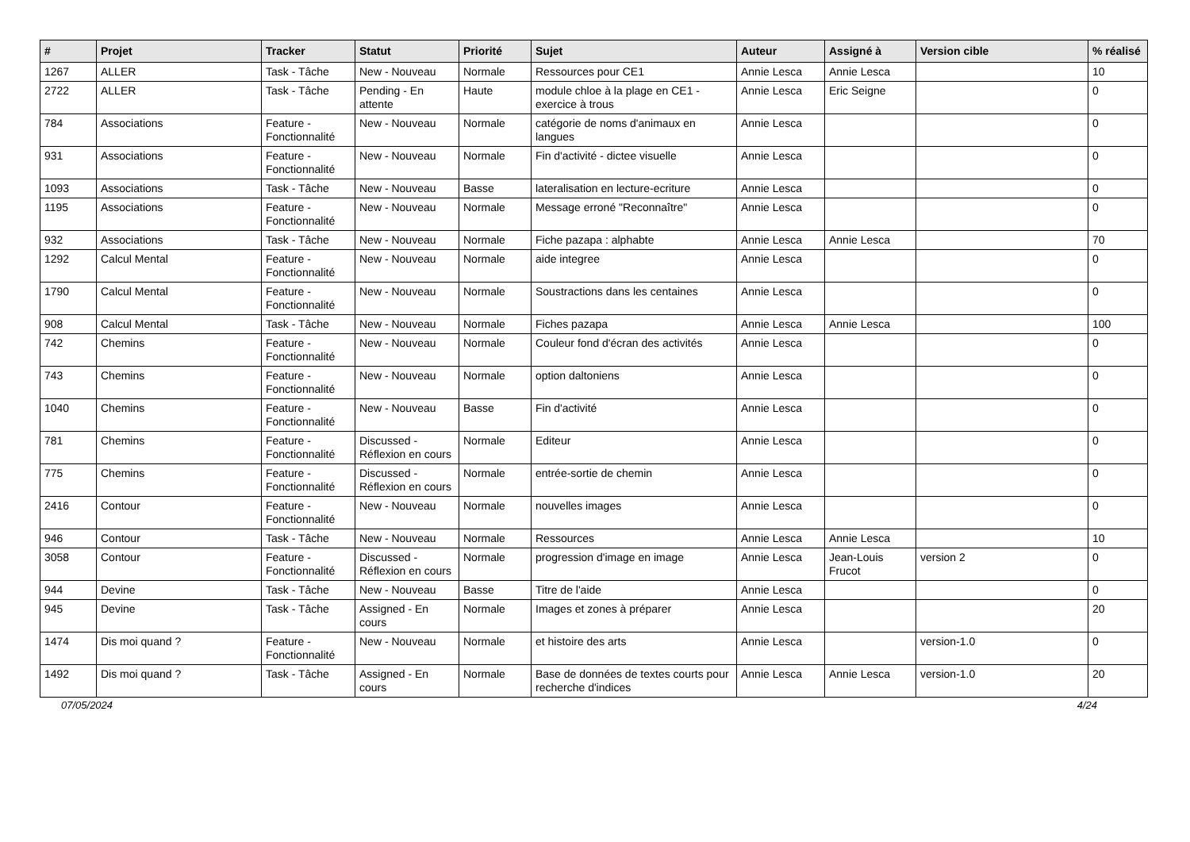| # | Projet | Tracker | Statut | Priorité | Sujet | Auteur | Assigné à | Version cible | % réalisé |
| --- | --- | --- | --- | --- | --- | --- | --- | --- | --- |
| 1267 | ALLER | Task - Tâche | New - Nouveau | Normale | Ressources pour CE1 | Annie Lesca | Annie Lesca | | 10 |
| 2722 | ALLER | Task - Tâche | Pending - En attente | Haute | module chloe à la plage en CE1 - exercice à trous | Annie Lesca | Eric Seigne | | 0 |
| 784 | Associations | Feature - Fonctionnalité | New - Nouveau | Normale | catégorie de noms d'animaux en langues | Annie Lesca | | | 0 |
| 931 | Associations | Feature - Fonctionnalité | New - Nouveau | Normale | Fin d'activité - dictee visuelle | Annie Lesca | | | 0 |
| 1093 | Associations | Task - Tâche | New - Nouveau | Basse | lateralisation en lecture-ecriture | Annie Lesca | | | 0 |
| 1195 | Associations | Feature - Fonctionnalité | New - Nouveau | Normale | Message erroné "Reconnaître" | Annie Lesca | | | 0 |
| 932 | Associations | Task - Tâche | New - Nouveau | Normale | Fiche pazapa : alphabte | Annie Lesca | Annie Lesca | | 70 |
| 1292 | Calcul Mental | Feature - Fonctionnalité | New - Nouveau | Normale | aide integree | Annie Lesca | | | 0 |
| 1790 | Calcul Mental | Feature - Fonctionnalité | New - Nouveau | Normale | Soustractions dans les centaines | Annie Lesca | | | 0 |
| 908 | Calcul Mental | Task - Tâche | New - Nouveau | Normale | Fiches pazapa | Annie Lesca | Annie Lesca | | 100 |
| 742 | Chemins | Feature - Fonctionnalité | New - Nouveau | Normale | Couleur fond d'écran des activités | Annie Lesca | | | 0 |
| 743 | Chemins | Feature - Fonctionnalité | New - Nouveau | Normale | option daltoniens | Annie Lesca | | | 0 |
| 1040 | Chemins | Feature - Fonctionnalité | New - Nouveau | Basse | Fin d'activité | Annie Lesca | | | 0 |
| 781 | Chemins | Feature - Fonctionnalité | Discussed - Réflexion en cours | Normale | Editeur | Annie Lesca | | | 0 |
| 775 | Chemins | Feature - Fonctionnalité | Discussed - Réflexion en cours | Normale | entrée-sortie de chemin | Annie Lesca | | | 0 |
| 2416 | Contour | Feature - Fonctionnalité | New - Nouveau | Normale | nouvelles images | Annie Lesca | | | 0 |
| 946 | Contour | Task - Tâche | New - Nouveau | Normale | Ressources | Annie Lesca | Annie Lesca | | 10 |
| 3058 | Contour | Feature - Fonctionnalité | Discussed - Réflexion en cours | Normale | progression d'image en image | Annie Lesca | Jean-Louis Frucot | version 2 | 0 |
| 944 | Devine | Task - Tâche | New - Nouveau | Basse | Titre de l'aide | Annie Lesca | | | 0 |
| 945 | Devine | Task - Tâche | Assigned - En cours | Normale | Images et zones à préparer | Annie Lesca | | | 20 |
| 1474 | Dis moi quand ? | Feature - Fonctionnalité | New - Nouveau | Normale | et histoire des arts | Annie Lesca | | version-1.0 | 0 |
| 1492 | Dis moi quand ? | Task - Tâche | Assigned - En cours | Normale | Base de données de textes courts pour recherche d'indices | Annie Lesca | Annie Lesca | version-1.0 | 20 |
07/05/2024 4/24